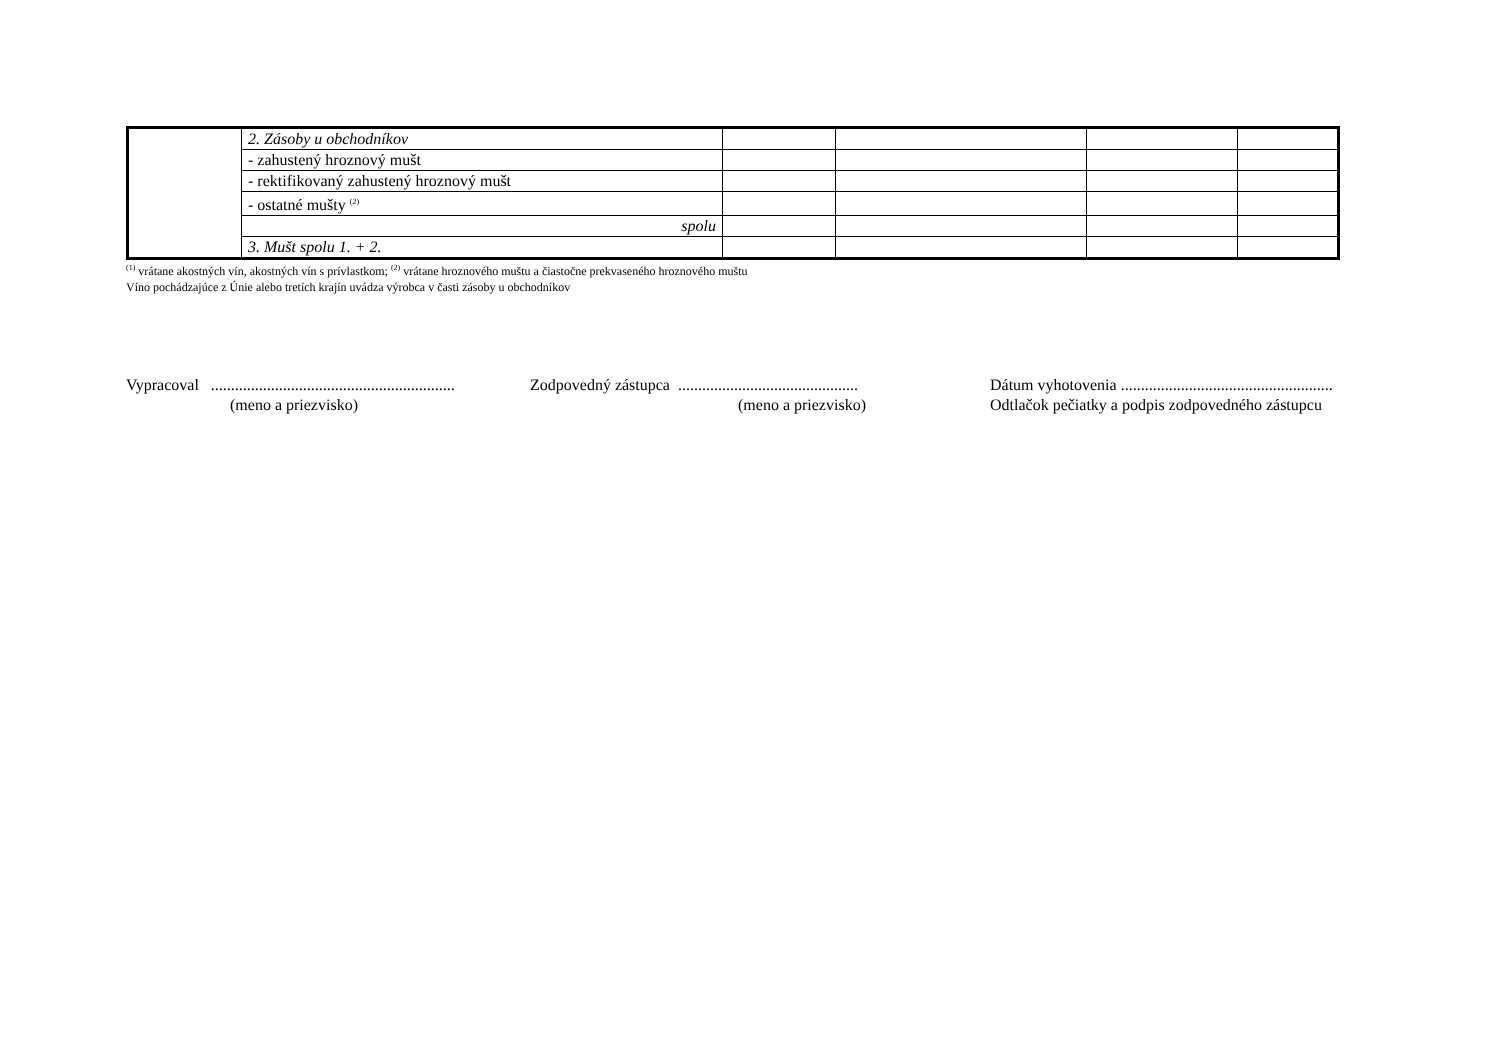| | 2. Zásoby u obchodníkov | | | | |
| | - zahustený hroznový mušt | | | | |
| | - rektifikovaný zahustený hroznový mušt | | | | |
| | - ostatné mušty <sup>(2)</sup> | | | | |
| | spolu | | | | |
| | 3. Mušt spolu 1. + 2. | | | | |
<sup>(1)</sup> vrátane akostných vín, akostných vín s prívlastkom; <sup>(2)</sup> vrátane hroznového muštu a čiastočne prekvaseného hroznového muštu
Víno pochádzajúce z Únie alebo tretích krajín uvádza výrobca v časti zásoby u obchodníkov
Vypracoval ............................................................. (meno a priezvisko)
Zodpovedný zástupca ............................................. (meno a priezvisko)
Dátum vyhotovenia ..................................................... Odtlačok pečiatky a podpis zodpovedného zástupcu